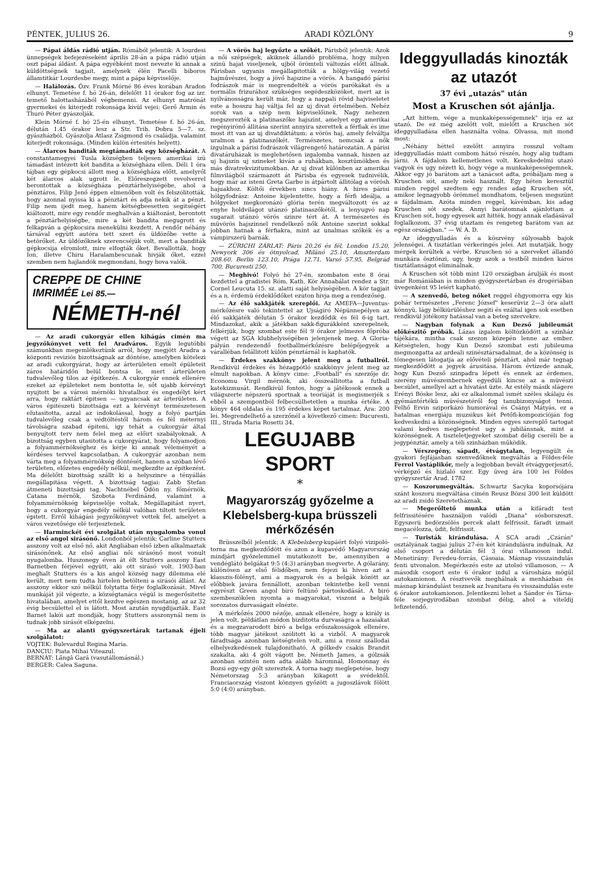PÉNTEK, JULIUS 26. ARADI KÖZLÖNY 9
— Pápai áldás rádió utján. Rómából jelentik: A lourdesi ünnepségek befejezéseként április 28-án a pápa rádió utján oszt pápai áldást. A pápa egyébként most nevezte ki annak a küldöttségnek tagjait, amelynek élén Pacelli biboros államtitkár Lourdesbe megy, mint a pápa képviselője.
— Halálozás. Özv. Frank Mórné 86 éves korában Aradon elhunyt. Temetése f. hó 26-án, délelőtt 11 órakor fog az izr. temető halottasházából végbemenni. Az elhunyt matrónát gyermekei és kiterjedt rokonsága kivül vejei: Gerő Ármin és Thuró Péter gyászolják.
Klein Mórné f. hó 25-én elhunyt. Temetése f. hó 26-án, délután 1.45 órakor lesz a Str. Trib. Dobra 5—7. sz. gyászházból. Gyászolja Atlasz Zsigmond és családja, valamint kiterjedt rokonsága. (Minden külön értesités helyett).
— Álarcos banditák megtámadták egy községházát. A constantamegyei Tusla községben teljesen amerikai izü támadást intézett két bandita a községháza ellen. Déli 1 óra tájban egy gépkocsi állott meg a községháza előtt, amelyről két álarcos alak ugrott le. Előreszegzett revolverrel berontottak a községháza pénztárhelyiségébe, ahol a pénztáros, Filip Jenő éppen elmenőben volt és felszólitották, hogy azonnal nyissa ki a pénztárt és adja nekik át a pénzt. Filip nem ijedt meg, hanem kétségbeesetten segitségért kiáltozott, mire egy rendőr meghallván a kiáltozást, berontott a pénztárhelyiségbe, mire a két bandita megugrott és felkapván a gépkocsira menekülni kezdett. A rendőr néhány társával együtt autóra tett szert és üldözőbe vette a betörőket. Az üldözőknek szerencséjük volt, mert a banditák gépkocsija elromlott, mire elfogták őket. Bevallották, hogy Ion, illetve Chiru Haralambescunak hivják őket, ezzel szemben nem hajlandók megmondani, hogy hova valók.
CREPPE DE CHINE
IMRIMÉE Lei 85.—
NÉMETH-nél
— Az aradi cukorgyár ellen kihágás cimén ma jegyzőkönyvet vett fel Aradváros. Egyik legutóbbi számunkban megemlékeztünk arról, hogy megjött Aradra a központi reviziós bizottságnak az döntése, amelyben kötelezi az aradi cukorgyárat, hogy az árterületen emelt épületeit záros határidőn belül bontsa le, mert árterületen tudvalevőleg tilos az épitkezés. A cukorgyár ennek ellenére ezeket az épületeket nem bontotta le, sőt ujabb kérvényt nyujtott be a városi mérnöki hivatalhoz és engedélyt kért arra, hogy raktárt épitsen — ugyancsak az árterületen. A város épitészeti bizottsága ezt a kérvényt természetesen elutasitotta, azzal az indokolással, hogy a folyó partján tudvalevőleg csak a védtöltéstől három és fél méternyi távolságra szabad épiteni, igy tehát a cukorgyár által benyujtott terv nem felel meg az előirt szabályoknak. A bizottság egyben utasitotta a cukorgyárat, hogy folyamodjon a folyammérnökséghez és kérje ki annak véleményét a kérdéses tervvel kapcsolatban. A cukorgyár azonban nem várta meg a folyammérnökség döntését, hanem a szóban lévő területen, előzetes engedély nélkül, megkezdte az épitkezést. Ma délelőtt bizottság szállt ki a helyszinre a tényállás megállapitása végett. A bizottság tagjai: Zabb Stefan átmeneti bizottsági tag, Nachtnébel Ödön ny. főmérnök, Catana mérnök, Szobota Ferdinánd, valamint a folyammérnökség képviselője voltak. Megállapitást nyert, hogy a cukorgyár engedély nélkül valóban tiltott területen épitett. Erről kihágási jegyzőkönyvet vettek fel, amelyet a város vezetősége elé terjesztenek.
— Harminckét évi szolgálat után nyugalomba vonul az első angol sirásónő. Londonból jelentik: Carline Stutters asszony volt az első nő, akit Angliában első izben alkalmaztak sirásónőnek. Az első angliai női sirásónő most vonult nyugalomba. Huszonegy éven át élt Stutters asszony East Barnetben férjével együtt, aki ott sirásó volt. 1903-ban meghalt Stutters és a kis angol község nagy dilemma elé került, mert nem tudta hirtelen betölteni a sirásói állást. Az asszony ekkor szó nélkül folytatta férje foglalkozását. Mivel munkáját jól végezte, a községtanács végül is megerősitette hivatalában, amelyet ettől kezdve egészen mostanig, az az 32 évig becsülettel el is látott. Most azután nyugdijazták. East Barnet lakói azt mondják, hogy Stutters asszonynál nem is tudnak jobb sirásót elképzelni.
— Ma az alanti gyógyszertárak tartanak éjjeli szolgálatot:
VOJTEK: Bulevardul Regina Maria.
DANCIU: Piata Mihai Viteazul.
BERNÁT: Lângă Gară (vasutállomásnál.)
BERGER: Calea Saguna.
— A vörös haj legyőzte a szőkét. Párisból jelentik: Azok a női szépségek, akiknek állandó probléma, hogy milyen szinü hajat viseljenek, ujból örömteli változás előtt állnak. Párisban ugyanis megállapitották a hölgy-világ vezető hajművészei, hogy a jövő hajszine a vörös. A hangadó párisi fodrászok már is megrendelték a vörös parókákat és a normális frizurához szükséges segédeszközöket, mert az is nyilvánosságra került már, hogy a nappali rövid hajviseletet este a hosszu haj váltja fel az uj divat értelmében. Nehéz sorok van a szép nem képviselőinek. Nagy nehezen megszerezték a platinaszőke hajszint, amelyet egy amerikai regényirónő állitása szerint annyira szerettek a férfiak és ime most itt van az uj divatdiktátum: a vörös haj, amely felváltja uralmon a platinaszőkét. Természetes, nemcsak a nők izgulnak a párisi fodrászok világrengető határozatán. A párisi divatáruházak is meglehetősen izgalomba vannak, hiszen az uj hajszin uj szineket kiván a ruhákban, kosztümökben és más divatrekvizitumokban. Az uj divat különben az amerikai filmvilágból származott át Párisba és egyesek tudnivélik, hogy már az isteni Greta Garbo is átpártolt állitólag a vörösh hajuakhoz. Költői érvekben sincs hiány. A hires párisi hölgyfodrász: Antoine kijelentette, hogy a férfi ideálja, a hölgyeket megkoronázó glória terén megváltozott és az enyhe holdvilágot utánzó platinaszőkétől, a lenyugvó nap sugarait utánzó vörös szinre tért át. A természetes és müvörös hajszinnel rendelkező nők Antoine szerint sokkal jobban hatnak a férfiakra, mint az unalmas szőkék és a vámpirszerü barnák.
— ZÜRICHI ZÁRLAT: Páris 20.26 és fél, London 15.20, Newyork 306 és ötnyolcad, Milánó 25.10, Amszterdam 208.60. Berlin 123.10, Prága 12.71. Varsó 57.95, Belgrád 700, Bucuresti 250.
— Meghivó! Folyó hó 27-én, szombaton este 8 órai kezdettel a gradistei Róm. Kath. Kör Annabálat rendez a Str. Cornel Leucuta 15. sz. alatti saját helyiségében. A kör tagjait és a n. érdemü érdeklődőket ezuton hivja meg a rendezőség.
— Az élő sakkjáték szereplői. Az AMEFA—Juventus-mérkőzésre való tekintettel az Ujságiró Népünnepélyen az élő sakkjáték délután 5 órakor kezdődik és fél 6-ig tart. Mindazokat, akik a játékban sakk-figurákként szerepelnek, felkérjük, hogy szombat este fél 9 órakor jelmezes főpróba végett az SGA klubhelyiségében jelenjenek meg. A Gloria-pályán rendezendő footballmérkőzésre belépőjegyek a váralléban felállitott külön pénztárnál is kaphatók.
— Érdekes szakkönyv jelent meg a futballról. Rendkivül érdekes és hézagpótló szakkönyv jelent meg az elmult napokban. A könyv cime: „Football" és szerzője dr. Economu Virgil mérnök, aki összeállitotta a futball katekizmusát. Rendkivül fontos, hogy a játékosok ennek a világszerte népszerü sportnak a teoriáját is megismerjék s ebből a szempontból felbecsülhetetlen a munka értéke. A könyv 464 oldalas és 195 érdekes képet tartalmaz. Ára: 200 lei. Megrendelhető a szerzőnél a következő cimen: Bucuresti, III., Strada Maria Rosetti 34.
LEGUJABB SPORT
*
Magyarország győzelme a Klebelsberg-kupa brüsszeli mérkőzésén
Brüsszelből jelentik: A Klebelsberg-kupáért folyó vizipoló-torna ma megkezdődött és azon a kupavédő Magyarország mindjárt győzelemmel mutatkozott be, amennyiben a vendéglátó belgákat 9:5 (4:3) arányban megverte. A gólarány, különösen az első félidőben, nem fejezi ki hiven azt a klasszis-fölényt, ami a magyarok és a belgák között az előbbiek javára fennállott, azonban tekintetbe kell venni egyrészt Green angol biró feltünő pártoskodását. A biró szembeszökően nyomta a magyarokat, viszont a belgák sorozatos durvaságait elnézte.
A mérkőzés 2000 nézője, annak ellenére, hogy a király is jelen volt, példátlan módon bizditotta durvaságra a hazaiakat és a megzavarodott biró a belga erőszakosságok ellenére, több magyar játékost szólitott ki a vizből. A magyarok fáradtsága azonban kétségtelen volt, ami a rossz szállodai elhelyezkedésnek tulajdonitható. A gólkedv csakis Brandit szakalta, aki 4 gólt vágott be, Németh James, a gólzsák azonban szintén nem adta alább háromnál, Homonnay és Bozsi egy-egy gólt szereztek. A torna nagy meglepetése, hogy Németorszag 5:3 arányban kikapott a svédektől. Franciaország viszont könnyen győzött a jugoszlávok fölött 5:0 (4:0) arányban.
Ideggyulladás kinozták az utazót
37 évi „utazás" után
Most a Kruschen sót ajánlja.
„Azt hittem, vége a munkaképességemnek" irja ez az utazó. De ez még azelőtt volt, mielőtt a Kruschen sót ideggyulladása ellen használta volna. Olvassa, mit mond most:
„Néhány héttel ezelőtt annyira rosszul voltam ideggyulladás miatt combom hátsó részén, hogy alig tudtam járni. A fájdalom kellemetlenes volt. Kereskedelmi utazó vagyok és ugy nézett ki, hogy vége a munkaképességemnek. Akkor egy jó barátom azt a tanácsot adta, próbáljam meg a Kruschen sót, amely neki használt. Egy héten keresztül minden reggel szedtem egy rendes adag Kruschen sót, amikor legnagyobb örömmel mondhatom, teljesen megszünt a fájdalmam. Azóta minden reggel, kávémban, kis adag Kruschen sót szedek. Annyi barátomnak ajánlottam a Kruschen sót, hogy egyesek azt hitték, hogy annak eladásával foglalkozom, 37 évig utaztam és rengeteg barátom van az egész országban." — W. A. D.
Az ideggyulladás és a köszvény súlyosabb bajok jelenségei. A tisztátlan vérkeringés jelei. Azt mutatják, hogy mérgek kerültek a vérbe. Kruschen só a szerveket állandó munkára ösztönzi, ugy, hogy azok a testből minden káros tisztátlanságot eliminálnak.
A Kruschen sót több mint 120 országban árulják és most már Romániában is minden gyógyszertárban és drogériában üvegenként 95 leiért kapható.
— A szenvedő, beteg nőket reggel éhgyomorra egy kis pohár természetes „Ferenc József" keserüviz 2—3 óra alatt könnyü, lágy bélkiürüléshez segiti és ezáltal igen sok esetben rendkivül jótékony hatással van a beteg szervekre.
— Nagyban folynak a Kun Dezső jubileumát előkészitő próbák. Lázas izgalom költözködött a szinház tájékára, mintha csak szezon közepén lenne az ember. Kétségtelen, hogy Kun Dezső szombat esti jubileuma megmozgatta az ardeali szinésztársadalmat, de a közönség is tömegesen látogatja az elővételi pénztárt, ahol már tegnap megkezdődött a jegyek árusitása. Három évtizede annak, hogy Kun Dezső szinpadra lépett és ennek az érdemes, szerény müvészembernek egyedüli kincse az a müvészi becsület, amellyel azt a hivatást üzte. Az estély másik slágere Erényi Böske lesz, aki ez alkalommal ismét széles skálaju és gyémántértékü müvészetéről fog tanubizonyságot tenni. Felhő Ervin sziporkázó humorával és Csányi Mátyás, ez a hatalmas energiáju muzsikus két Petőfi-kompozicióján fog kedveskedni a közönségnek. Minden egyes szereplő tartogat valami kedves meglepetést ugy a jubilánsnak, mint a közönségnek. A tiszteletjegyeket szombat délig cseréli be a jegypénztár, amely a téli szinházban működik.
— Vérszegény, sápadt, étvágytalan, legyengült és gyakori fejfájásban szenvedőknek megváltás a Földes-féle Ferrol Vastáplikőr, mely a legjobban bevált étvágygerjesztő, vérképző és hizlaló szer. Egy üveg ára 100 lei Földes gyógyszertár Arad. 1782
— Koszorumegváltás. Schwartz Sacyka koporsójára szánt koszoru megváltása cimén Reusz Bözsi 300 leit küldött az aradi zsidó Szeretetháznak.
— Megerőltető munka után a kifáradt test felfrissitésére használjon valódi „Diana" sósborszeszt. Egyszerü bedörzsölés percek alatt felfrissit, fáradt izmait megacélozza, üdit, felfrissit.
— Turisták kirándulása. A SCA aradi „Czárán" osztályának tagjai julius 27-én két kirándulásra indulnak. Az első csoport a délután fél 3 órai villamoson indul. Menetirány: Feredeu-forrás, Cäsoaia. Másnap visszaindulás fenti utvonalon. Megérkezés este az utolsó villamoson. — A második csoport este 6 órakor indul a városháza mögül autokamionon. A résztvevők meghálnak a menházban és másnap kirándulást tesznek az Ivanitara és visszaindulás este 6 órakor autokamionon. Jelentkezni lehet a Sándor és Társa-féle sorjegyirodában szombat délig, ahol a viteldij lefizetendő.